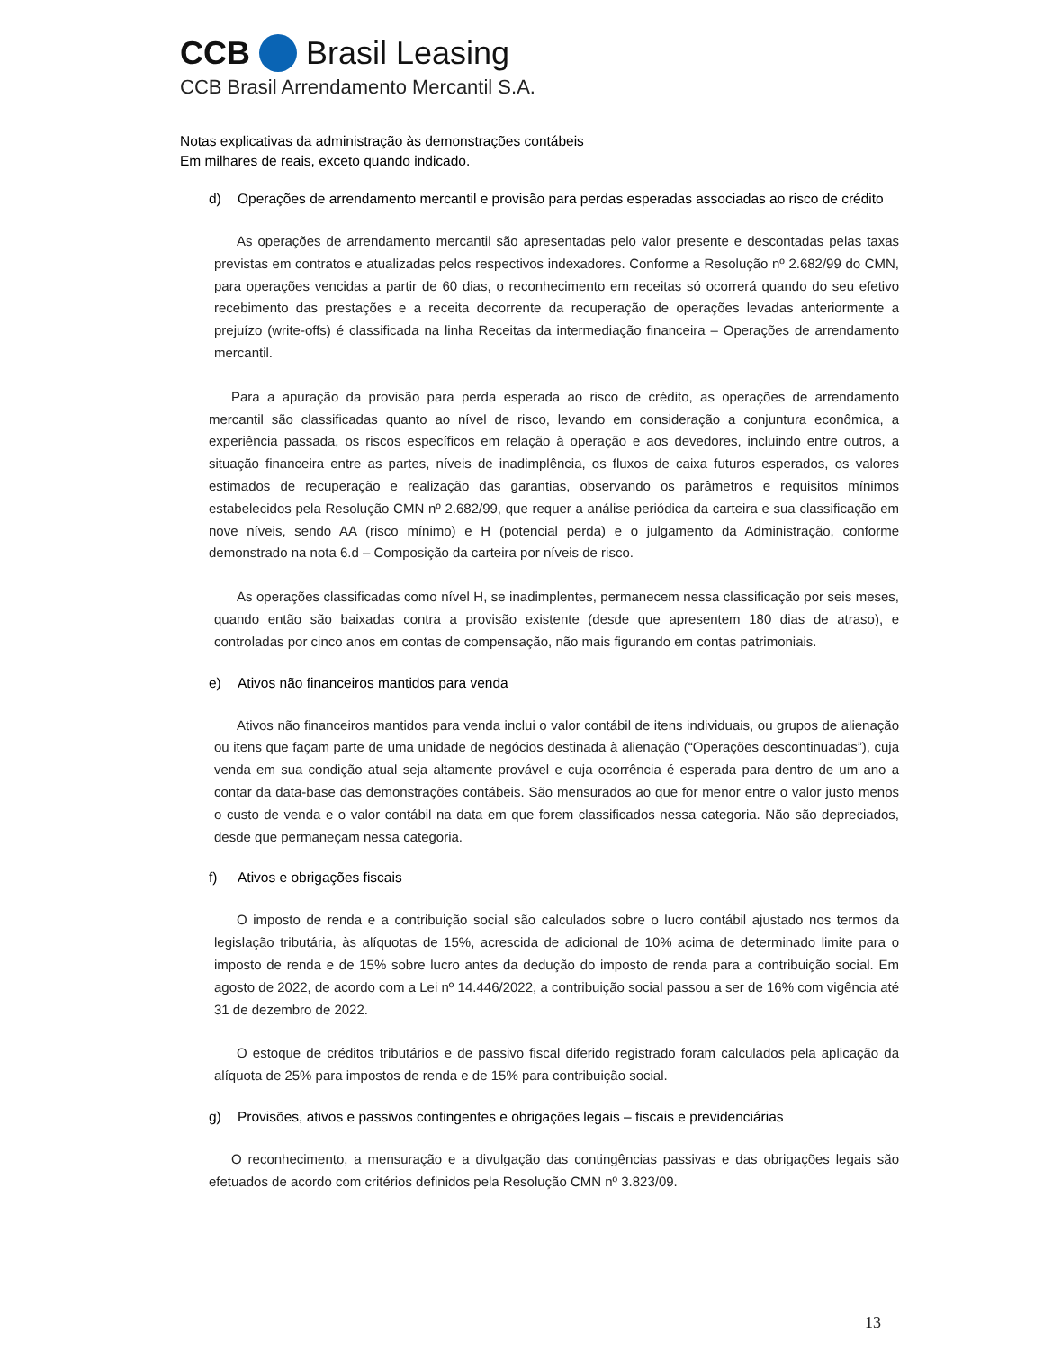CCB Brasil Leasing
CCB Brasil Arrendamento Mercantil S.A.
Notas explicativas da administração às demonstrações contábeis
Em milhares de reais, exceto quando indicado.
d) Operações de arrendamento mercantil e provisão para perdas esperadas associadas ao risco de crédito
As operações de arrendamento mercantil são apresentadas pelo valor presente e descontadas pelas taxas previstas em contratos e atualizadas pelos respectivos indexadores. Conforme a Resolução nº 2.682/99 do CMN, para operações vencidas a partir de 60 dias, o reconhecimento em receitas só ocorrerá quando do seu efetivo recebimento das prestações e a receita decorrente da recuperação de operações levadas anteriormente a prejuízo (write-offs) é classificada na linha Receitas da intermediação financeira – Operações de arrendamento mercantil.
Para a apuração da provisão para perda esperada ao risco de crédito, as operações de arrendamento mercantil são classificadas quanto ao nível de risco, levando em consideração a conjuntura econômica, a experiência passada, os riscos específicos em relação à operação e aos devedores, incluindo entre outros, a situação financeira entre as partes, níveis de inadimplência, os fluxos de caixa futuros esperados, os valores estimados de recuperação e realização das garantias, observando os parâmetros e requisitos mínimos estabelecidos pela Resolução CMN nº 2.682/99, que requer a análise periódica da carteira e sua classificação em nove níveis, sendo AA (risco mínimo) e H (potencial perda) e o julgamento da Administração, conforme demonstrado na nota 6.d – Composição da carteira por níveis de risco.
As operações classificadas como nível H, se inadimplentes, permanecem nessa classificação por seis meses, quando então são baixadas contra a provisão existente (desde que apresentem 180 dias de atraso), e controladas por cinco anos em contas de compensação, não mais figurando em contas patrimoniais.
e) Ativos não financeiros mantidos para venda
Ativos não financeiros mantidos para venda inclui o valor contábil de itens individuais, ou grupos de alienação ou itens que façam parte de uma unidade de negócios destinada à alienação (“Operações descontinuadas”), cuja venda em sua condição atual seja altamente provável e cuja ocorrência é esperada para dentro de um ano a contar da data-base das demonstrações contábeis. São mensurados ao que for menor entre o valor justo menos o custo de venda e o valor contábil na data em que forem classificados nessa categoria. Não são depreciados, desde que permaneçam nessa categoria.
f) Ativos e obrigações fiscais
O imposto de renda e a contribuição social são calculados sobre o lucro contábil ajustado nos termos da legislação tributária, às alíquotas de 15%, acrescida de adicional de 10% acima de determinado limite para o imposto de renda e de 15% sobre lucro antes da dedução do imposto de renda para a contribuição social. Em agosto de 2022, de acordo com a Lei nº 14.446/2022, a contribuição social passou a ser de 16% com vigência até 31 de dezembro de 2022.
O estoque de créditos tributários e de passivo fiscal diferido registrado foram calculados pela aplicação da alíquota de 25% para impostos de renda e de 15% para contribuição social.
g) Provisões, ativos e passivos contingentes e obrigações legais – fiscais e previdenciárias
O reconhecimento, a mensuração e a divulgação das contingências passivas e das obrigações legais são efetuados de acordo com critérios definidos pela Resolução CMN nº 3.823/09.
13